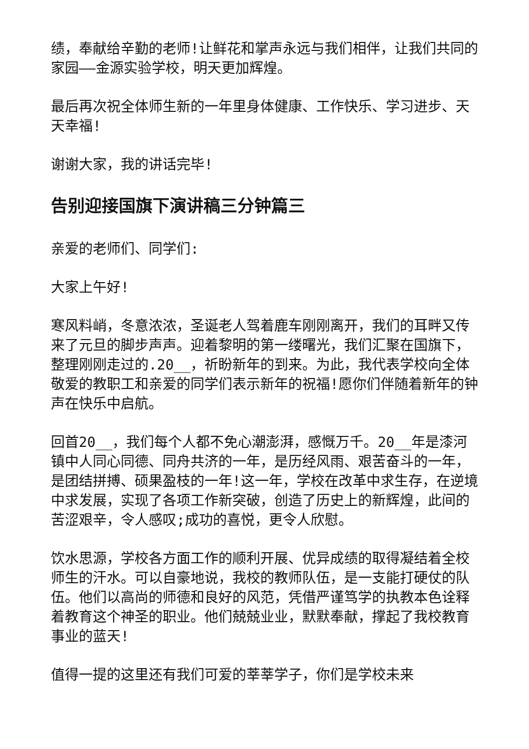绩，奉献给辛勤的老师!让鲜花和掌声永远与我们相伴，让我们共同的家园——金源实验学校，明天更加辉煌。
最后再次祝全体师生新的一年里身体健康、工作快乐、学习进步、天天幸福!
谢谢大家，我的讲话完毕!
告别迎接国旗下演讲稿三分钟篇三
亲爱的老师们、同学们:
大家上午好!
寒风料峭，冬意浓浓，圣诞老人驾着鹿车刚刚离开，我们的耳畔又传来了元旦的脚步声声。迎着黎明的第一缕曙光，我们汇聚在国旗下，整理刚刚走过的.20__，祈盼新年的到来。为此，我代表学校向全体敬爱的教职工和亲爱的同学们表示新年的祝福!愿你们伴随着新年的钟声在快乐中启航。
回首20__，我们每个人都不免心潮澎湃，感慨万千。20__年是漆河镇中人同心同德、同舟共济的一年，是历经风雨、艰苦奋斗的一年，是团结拼搏、硕果盈枝的一年!这一年，学校在改革中求生存，在逆境中求发展，实现了各项工作新突破，创造了历史上的新辉煌，此间的苦涩艰辛，令人感叹;成功的喜悦，更令人欣慰。
饮水思源，学校各方面工作的顺利开展、优异成绩的取得凝结着全校师生的汗水。可以自豪地说，我校的教师队伍，是一支能打硬仗的队伍。他们以高尚的师德和良好的风范，凭借严谨笃学的执教本色诠释着教育这个神圣的职业。他们兢兢业业，默默奉献，撑起了我校教育事业的蓝天!
值得一提的这里还有我们可爱的莘莘学子，你们是学校未来